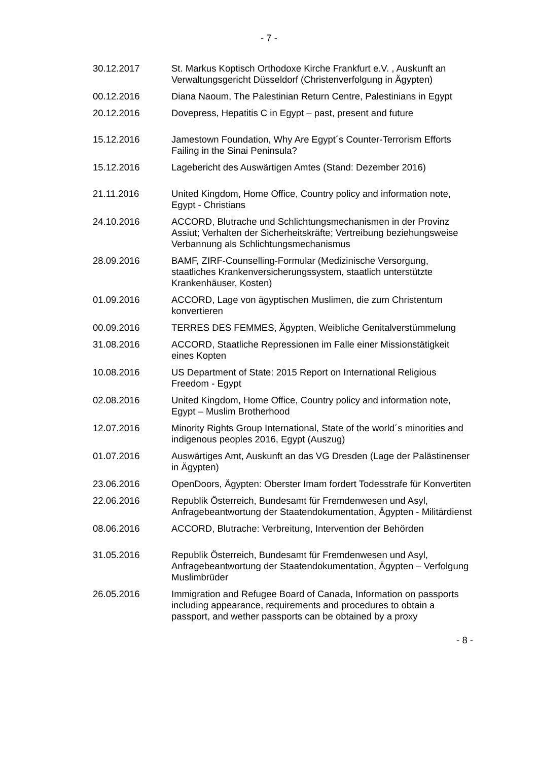- 7 -
| 30.12.2017 | St. Markus Koptisch Orthodoxe Kirche Frankfurt e.V. , Auskunft an Verwaltungsgericht Düsseldorf (Christenverfolgung in Ägypten) |
| 00.12.2016 | Diana Naoum, The Palestinian Return Centre, Palestinians in Egypt |
| 20.12.2016 | Dovepress, Hepatitis C in Egypt – past, present and future |
| 15.12.2016 | Jamestown Foundation, Why Are Egypt´s Counter-Terrorism Efforts Failing in the Sinai Peninsula? |
| 15.12.2016 | Lagebericht des Auswärtigen Amtes (Stand: Dezember 2016) |
| 21.11.2016 | United Kingdom, Home Office, Country policy and information note, Egypt - Christians |
| 24.10.2016 | ACCORD, Blutrache und Schlichtungsmechanismen in der Provinz Assiut; Verhalten der Sicherheitskräfte; Vertreibung beziehungsweise Verbannung als Schlichtungsmechanismus |
| 28.09.2016 | BAMF, ZIRF-Counselling-Formular (Medizinische Versorgung, staatliches Krankenversicherungssystem, staatlich unterstützte Krankenhäuser, Kosten) |
| 01.09.2016 | ACCORD, Lage von ägyptischen Muslimen, die zum Christentum konvertieren |
| 00.09.2016 | TERRES DES FEMMES, Ägypten, Weibliche Genitalverstümmelung |
| 31.08.2016 | ACCORD, Staatliche Repressionen im Falle einer Missionstätigkeit eines Kopten |
| 10.08.2016 | US Department of State: 2015 Report on International Religious Freedom - Egypt |
| 02.08.2016 | United Kingdom, Home Office, Country policy and information note, Egypt – Muslim Brotherhood |
| 12.07.2016 | Minority Rights Group International, State of the world´s minorities and indigenous peoples 2016, Egypt (Auszug) |
| 01.07.2016 | Auswärtiges Amt, Auskunft an das VG Dresden (Lage der Palästinenser in Ägypten) |
| 23.06.2016 | OpenDoors, Ägypten: Oberster Imam fordert Todesstrafe für Konvertiten |
| 22.06.2016 | Republik Österreich, Bundesamt für Fremdenwesen und Asyl, Anfragebeantwortung der Staatendokumentation, Ägypten - Militärdienst |
| 08.06.2016 | ACCORD, Blutrache: Verbreitung, Intervention der Behörden |
| 31.05.2016 | Republik Österreich, Bundesamt für Fremdenwesen und Asyl, Anfragebeantwortung der Staatendokumentation, Ägypten – Verfolgung Muslimbrüder |
| 26.05.2016 | Immigration and Refugee Board of Canada, Information on passports including appearance, requirements and procedures to obtain a passport, and wether passports can be obtained by a proxy |
- 8 -